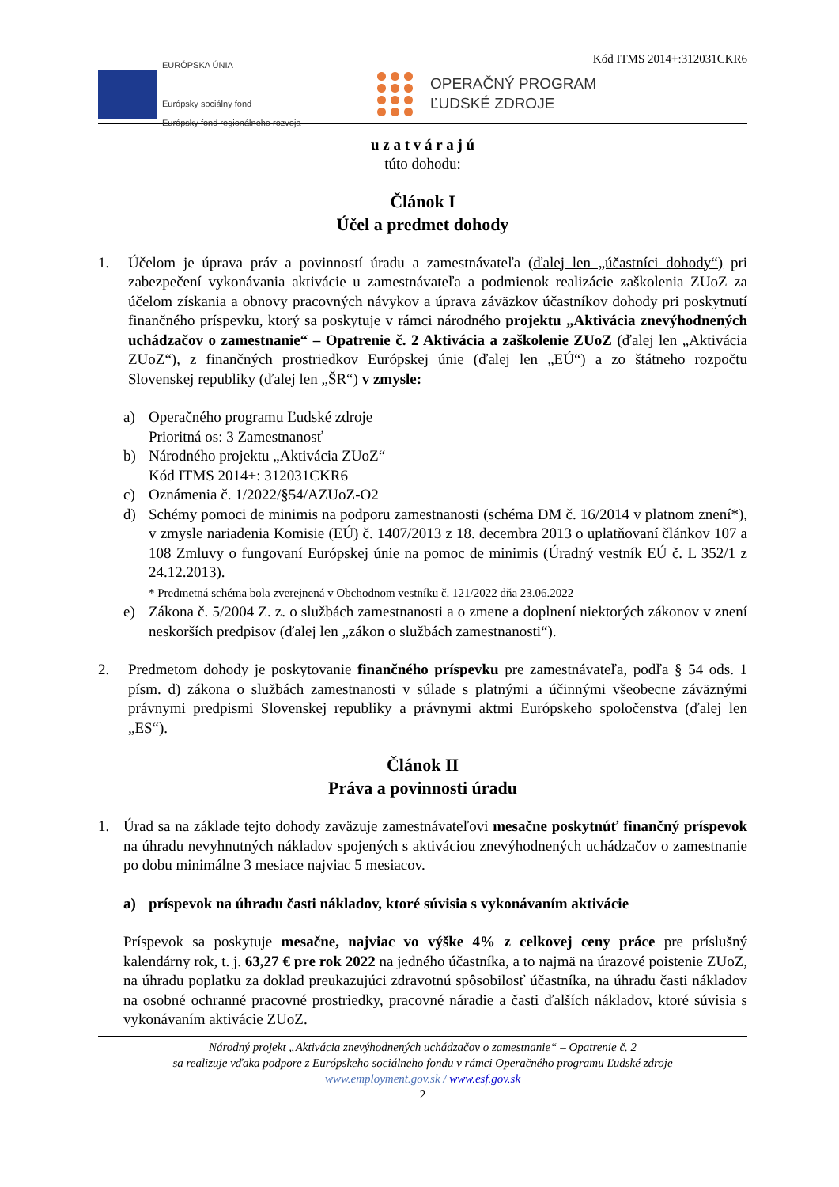Kód ITMS 2014+:312031CKR6
EURÓPSKA ÚNIA
Európsky sociálny fond
Európsky fond regionálneho rozvoja
OPERAČNÝ PROGRAM
ĽUDSKÉ ZDROJE
u z a t v á r a j ú
túto dohodu:
Článok I
Účel a predmet dohody
1. Účelom je úprava práv a povinností úradu a zamestnávateľa (ďalej len „účastníci dohody“) pri zabezpečení vykonávania aktivácie u zamestnávateľa a podmienok realizácie zaškolenia ZUoZ za účelom získania a obnovy pracovných návykov a úprava záväzkov účastníkov dohody pri poskytnutí finančného príspevku, ktorý sa poskytuje v rámci národného projektu „Aktivácia znevýhodnených uchádzačov o zamestnanie“ – Opatrenie č. 2 Aktivácia a zaškolenie ZUoZ (ďalej len „Aktivácia ZUoZ“), z finančných prostriedkov Európskej únie (ďalej len „EÚ“) a zo štátneho rozpočtu Slovenskej republiky (ďalej len „ŠR“) v zmysle:
a) Operačného programu Ľudské zdroje
Prioritná os: 3 Zamestnanosť
b) Národného projektu „Aktivácia ZUoZ“
Kód ITMS 2014+: 312031CKR6
c) Oznámenia č. 1/2022/§54/AZUoZ-O2
d) Schémy pomoci de minimis na podporu zamestnanosti (schéma DM č. 16/2014 v platnom znení*), v zmysle nariadenia Komisie (EÚ) č. 1407/2013 z 18. decembra 2013 o uplatňovaní článkov 107 a 108 Zmluvy o fungovaní Európskej únie na pomoc de minimis (Úradný vestník EÚ č. L 352/1 z 24.12.2013).
* Predmetná schéma bola zverejnená v Obchodnom vestníku č. 121/2022 dňa 23.06.2022
e) Zákona č. 5/2004 Z. z. o službách zamestnanosti a o zmene a doplnení niektorých zákonov v znení neskorších predpisov (ďalej len „zákon o službách zamestnanosti“).
2. Predmetom dohody je poskytovanie finančného príspevku pre zamestnávateľa, podľa § 54 ods. 1 písm. d) zákona o službách zamestnanosti v súlade s platnými a účinnými všeobecne záväznými právnymi predpismi Slovenskej republiky a právnymi aktmi Európskeho spoločenstva (ďalej len „ES“).
Článok II
Práva a povinnosti úradu
1. Úrad sa na základe tejto dohody zaväzuje zamestnávateľovi mesačne poskytnúť finančný príspevok na úhradu nevyhnutných nákladov spojených s aktiváciou znevýhodnených uchádzačov o zamestnanie po dobu minimálne 3 mesiace najviac 5 mesiacov.
a) príspevok na úhradu časti nákladov, ktoré súvisia s vykonávaním aktivácie
Príspevok sa poskytuje mesačne, najviac vo výške 4% z celkovej ceny práce pre príslušný kalendárny rok, t. j. 63,27 € pre rok 2022 na jedného účastníka, a to najmä na úrazové poistenie ZUoZ, na úhradu poplatku za doklad preukazujúci zdravotnú spôsobilosť účastníka, na úhradu časti nákladov na osobné ochranné pracovné prostriedky, pracovné náradie a časti ďalších nákladov, ktoré súvisia s vykonávaním aktivácie ZUoZ.
Národný projekt „Aktivácia znevýhodnených uchádzačov o zamestnanie“ – Opatrenie č. 2
sa realizuje vďaka podpore z Európskeho sociálneho fondu v rámci Operačného programu Ľudské zdroje
www.employment.gov.sk / www.esf.gov.sk
2